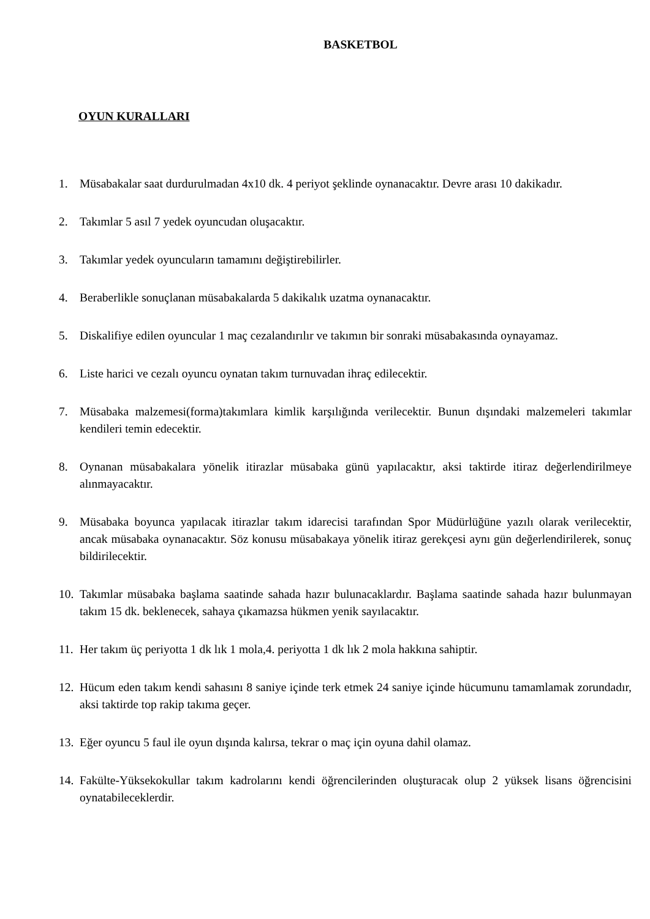BASKETBOL
OYUN KURALLARI
1. Müsabakalar saat durdurulmadan 4x10 dk. 4 periyot şeklinde oynanacaktır. Devre arası 10 dakikadır.
2. Takımlar 5 asıl 7 yedek oyuncudan oluşacaktır.
3. Takımlar yedek oyuncuların tamamını değiştirebilirler.
4. Beraberlikle sonuçlanan müsabakalarda 5 dakikalık uzatma oynanacaktır.
5. Diskalifiye edilen oyuncular 1 maç cezalandırılır ve takımın bir sonraki müsabakasında oynayamaz.
6. Liste harici ve cezalı oyuncu oynatan takım turnuvadan ihraç edilecektir.
7. Müsabaka malzemesi(forma)takımlara kimlik karşılığında verilecektir. Bunun dışındaki malzemeleri takımlar kendileri temin edecektir.
8. Oynanan müsabakalara yönelik itirazlar müsabaka günü yapılacaktır, aksi taktirde itiraz değerlendirilmeye alınmayacaktır.
9. Müsabaka boyunca yapılacak itirazlar takım idarecisi tarafından Spor Müdürlüğüne yazılı olarak verilecektir, ancak müsabaka oynanacaktır. Söz konusu müsabakaya yönelik itiraz gerekçesi aynı gün değerlendirilerek, sonuç bildirilecektir.
10. Takımlar müsabaka başlama saatinde sahada hazır bulunacaklardır. Başlama saatinde sahada hazır bulunmayan takım 15 dk. beklenecek, sahaya çıkamazsa hükmen yenik sayılacaktır.
11. Her takım üç periyotta 1 dk lık 1 mola,4. periyotta 1 dk lık 2 mola hakkına sahiptir.
12. Hücum eden takım kendi sahasını 8 saniye içinde terk etmek 24 saniye içinde hücumunu tamamlamak zorundadır, aksi taktirde top rakip takıma geçer.
13. Eğer oyuncu 5 faul ile oyun dışında kalırsa, tekrar o maç için oyuna dahil olamaz.
14. Fakülte-Yüksekokullar takım kadrolarını kendi öğrencilerinden oluşturacak olup 2 yüksek lisans öğrencisini oynatabileceklerdir.